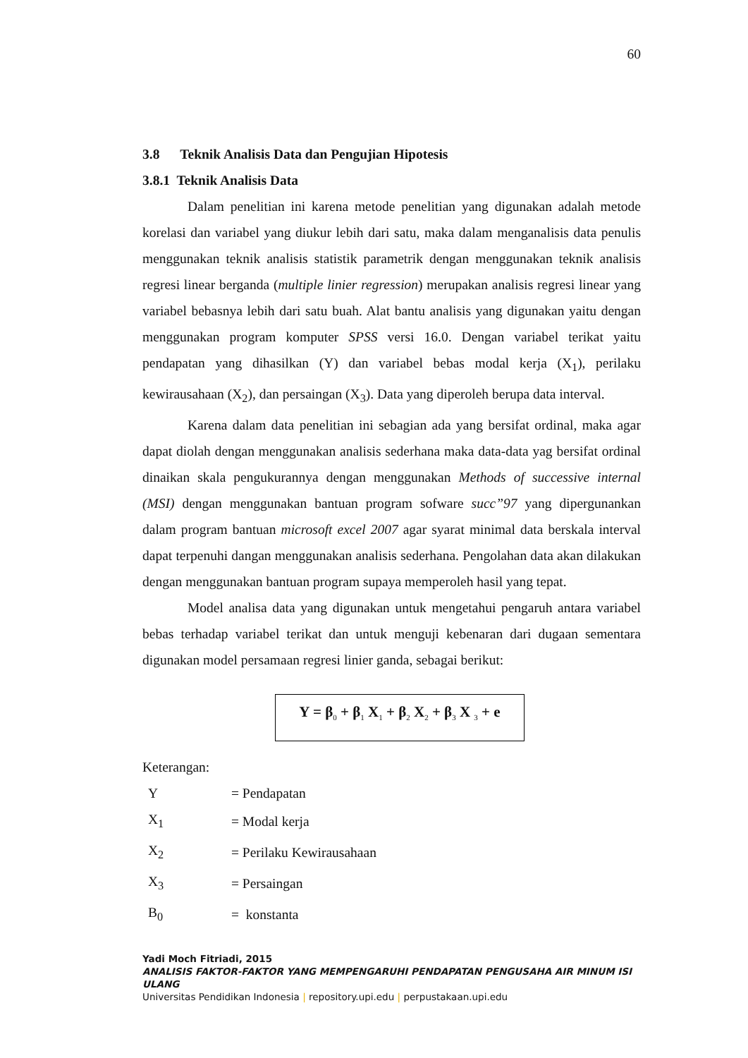60
3.8 Teknik Analisis Data dan Pengujian Hipotesis
3.8.1 Teknik Analisis Data
Dalam penelitian ini karena metode penelitian yang digunakan adalah metode korelasi dan variabel yang diukur lebih dari satu, maka dalam menganalisis data penulis menggunakan teknik analisis statistik parametrik dengan menggunakan teknik analisis regresi linear berganda (multiple linier regression) merupakan analisis regresi linear yang variabel bebasnya lebih dari satu buah. Alat bantu analisis yang digunakan yaitu dengan menggunakan program komputer SPSS versi 16.0. Dengan variabel terikat yaitu pendapatan yang dihasilkan (Y) dan variabel bebas modal kerja (X<sub>1</sub>), perilaku kewirausahaan (X<sub>2</sub>), dan persaingan (X<sub>3</sub>). Data yang diperoleh berupa data interval.
Karena dalam data penelitian ini sebagian ada yang bersifat ordinal, maka agar dapat diolah dengan menggunakan analisis sederhana maka data-data yag bersifat ordinal dinaikan skala pengukurannya dengan menggunakan Methods of successive internal (MSI) dengan menggunakan bantuan program sofware succ”97 yang dipergunankan dalam program bantuan microsoft excel 2007 agar syarat minimal data berskala interval dapat terpenuhi dangan menggunakan analisis sederhana. Pengolahan data akan dilakukan dengan menggunakan bantuan program supaya memperoleh hasil yang tepat.
Model analisa data yang digunakan untuk mengetahui pengaruh antara variabel bebas terhadap variabel terikat dan untuk menguji kebenaran dari dugaan sementara digunakan model persamaan regresi linier ganda, sebagai berikut:
Y = β<sub>0</sub> + β<sub>1</sub> X<sub>1</sub> + β<sub>2</sub> X<sub>2</sub> + β<sub>3</sub> X <sub>3</sub> + e
Keterangan:
| Y | = Pendapatan |
| X<sub>1</sub> | = Modal kerja |
| X<sub>2</sub> | = Perilaku Kewirausahaan |
| X<sub>3</sub> | = Persaingan |
| B<sub>0</sub> | = konstanta |
Yadi Moch Fitriadi, 2015
ANALISIS FAKTOR-FAKTOR YANG MEMPENGARUHI PENDAPATAN PENGUSAHA AIR MINUM ISI ULANG
Universitas Pendidikan Indonesia | repository.upi.edu | perpustakaan.upi.edu